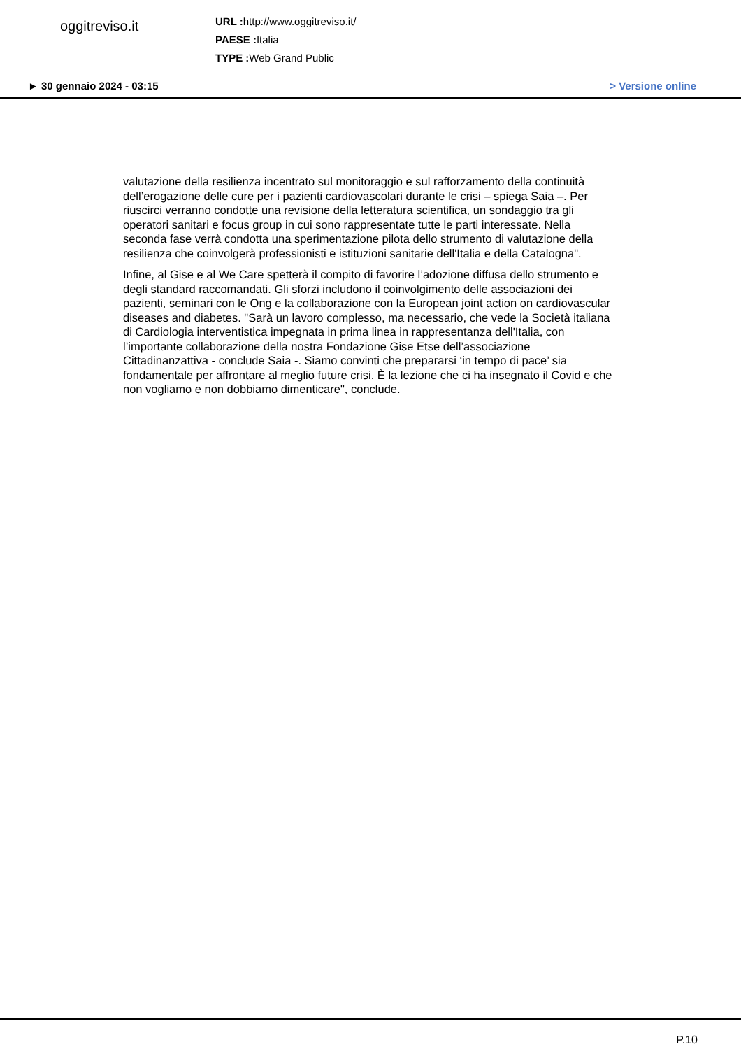oggitreviso.it
URL : http://www.oggitreviso.it/
PAESE : Italia
TYPE : Web Grand Public
► 30 gennaio 2024 - 03:15 > Versione online
valutazione della resilienza incentrato sul monitoraggio e sul rafforzamento della continuità dell’erogazione delle cure per i pazienti cardiovascolari durante le crisi – spiega Saia –. Per riuscirci verranno condotte una revisione della letteratura scientifica, un sondaggio tra gli operatori sanitari e focus group in cui sono rappresentate tutte le parti interessate. Nella seconda fase verrà condotta una sperimentazione pilota dello strumento di valutazione della resilienza che coinvolgerà professionisti e istituzioni sanitarie dell'Italia e della Catalogna".
Infine, al Gise e al We Care spetterà il compito di favorire l’adozione diffusa dello strumento e degli standard raccomandati. Gli sforzi includono il coinvolgimento delle associazioni dei pazienti, seminari con le Ong e la collaborazione con la European joint action on cardiovascular diseases and diabetes. "Sarà un lavoro complesso, ma necessario, che vede la Società italiana di Cardiologia interventistica impegnata in prima linea in rappresentanza dell'Italia, con l’importante collaborazione della nostra Fondazione Gise Etse dell’associazione Cittadinanzattiva - conclude Saia -. Siamo convinti che prepararsi ‘in tempo di pace’ sia fondamentale per affrontare al meglio future crisi. È la lezione che ci ha insegnato il Covid e che non vogliamo e non dobbiamo dimenticare", conclude.
P.10